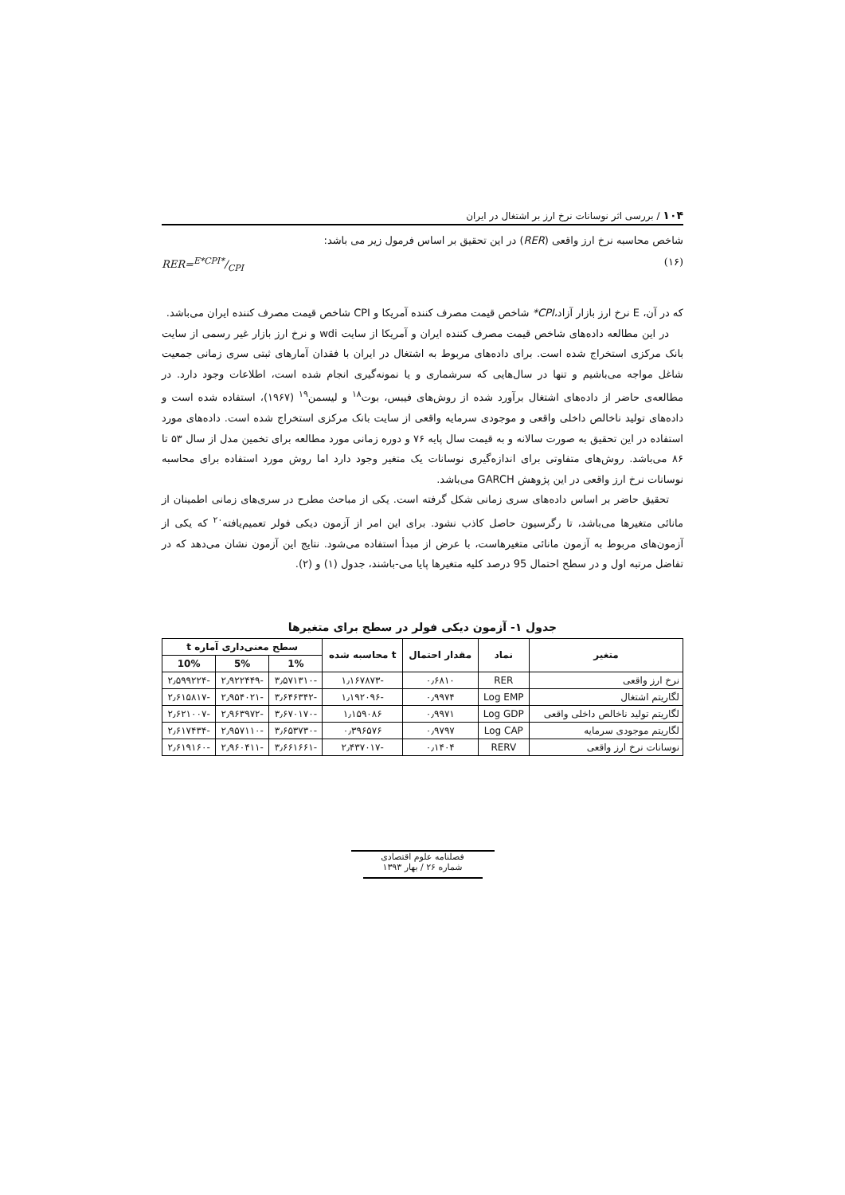۱۰۴ / بررسی اثر نوسانات نرخ ارز بر اشتغال در ایران
شاخص محاسبه نرخ ارز واقعی (RER) در این تحقیق بر اساس فرمول زیر می باشد:
(۱۶) RER=E*CPI*/CPI
که در آن، E نرخ ارز بازار آزاد،CPI* شاخص قیمت مصرف کننده آمریکا و CPI شاخص قیمت مصرف کننده ایران می‌باشد.
در این مطالعه داده‌های شاخص قیمت مصرف کننده ایران و آمریکا از سایت wdi و نرخ ارز بازار غیر رسمی از سایت بانک مرکزی استخراج شده است. برای داده‌های مربوط به اشتغال در ایران با فقدان آمارهای ثبتی سری زمانی جمعیت شاغل مواجه می‌باشیم و تنها در سال‌هایی که سرشماری و یا نمونه‌گیری انجام شده است، اطلاعات وجود دارد. در مطالعه‌ی حاضر از داده‌های اشتغال برآورد شده از روش‌های فیبس، بوت<sup>۱۸</sup> و لیسمن<sup>۱۹</sup> (۱۹۶۷)، استفاده شده است و داده‌های تولید ناخالص داخلی واقعی و موجودی سرمایه واقعی از سایت بانک مرکزی استخراج شده است. داده‌های مورد استفاده در این تحقیق به صورت سالانه و به قیمت سال پایه ۷۶ و دوره زمانی مورد مطالعه برای تخمین مدل از سال ۵۳ تا ۸۶ می‌باشد. روش‌های متفاوتی برای اندازه‌گیری نوسانات یک متغیر وجود دارد اما روش مورد استفاده برای محاسبه نوسانات نرخ ارز واقعی در این پژوهش GARCH می‌باشد.
تحقیق حاضر بر اساس داده‌های سری زمانی شکل گرفته است. یکی از مباحث مطرح در سری‌های زمانی اطمینان از مانائی متغیرها می‌باشد، تا رگرسیون حاصل کاذب نشود. برای این امر از آزمون دیکی فولر تعمیم‌یافته<sup>۲۰</sup> که یکی از آزمون‌های مربوط به آزمون مانائی متغیرهاست، با عرض از مبدأ استفاده می‌شود. نتایج این آزمون نشان می‌دهد که در تفاضل مرتبه اول و در سطح احتمال 95 درصد کلیه متغیرها پایا می-باشند، جدول (۱) و (۲).
جدول ۱- آزمون دیکی فولر در سطح برای متغیرها
| متغیر | نماد | مقدار احتمال | t محاسبه شده | سطح معنی‌داری آماره t | | |
| --- | --- | --- | --- | --- | --- | --- |
| | | | | 1% | 5% | 10% |
| نرخ ارز واقعی | RER | ۰٫۶۸۱۰ | -۱٫۱۶۷۸۷۳ | -۳٫۵۷۱۳۱۰ | -۲٫۹۲۲۴۴۹ | -۲٫۵۹۹۲۲۴ |
| لگاریتم اشتغال | Log EMP | ۰٫۹۹۷۴ | -۱٫۱۹۲۰۹۶ | -۳٫۶۴۶۳۴۲ | -۲٫۹۵۴۰۲۱ | -۲٫۶۱۵۸۱۷ |
| لگاریتم تولید ناخالص داخلی واقعی | Log GDP | ۰٫۹۹۷۱ | ۱٫۱۵۹۰۸۶ | -۳٫۶۷۰۱۷۰ | -۲٫۹۶۳۹۷۲ | -۲٫۶۲۱۰۰۷ |
| لگاریتم موجودی سرمایه | Log CAP | ۰٫۹۷۹۷ | ۰٫۳۹۶۵۷۶ | -۳٫۶۵۳۷۳۰ | -۲٫۹۵۷۱۱۰ | -۲٫۶۱۷۴۳۴ |
| نوسانات نرخ ارز واقعی | RERV | ۰٫۱۴۰۴ | -۲٫۴۳۷۰۱۷ | -۳٫۶۶۱۶۶۱ | -۲٫۹۶۰۴۱۱ | -۲٫۶۱۹۱۶۰ |
فصلنامه علوم اقتصادی
شماره ۲۶ / بهار ۱۳۹۳